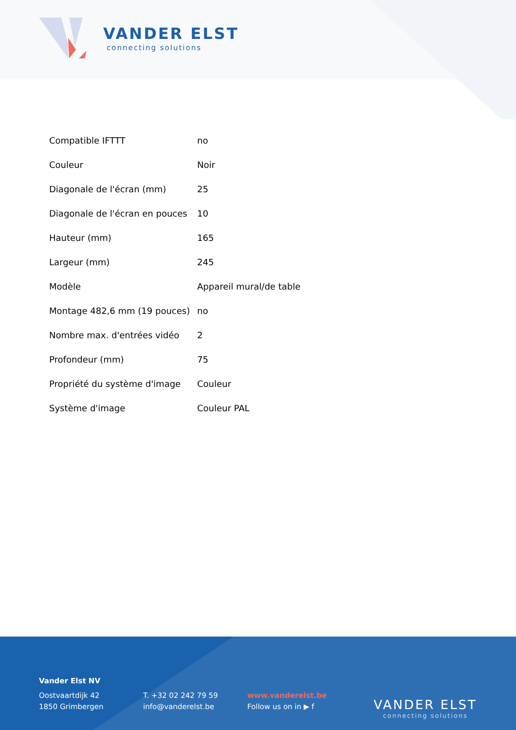VANDER ELST
connecting solutions
| Compatible IFTTT | no |
| Couleur | Noir |
| Diagonale de l'écran (mm) | 25 |
| Diagonale de l'écran en pouces | 10 |
| Hauteur (mm) | 165 |
| Largeur (mm) | 245 |
| Modèle | Appareil mural/de table |
| Montage 482,6 mm (19 pouces) | no |
| Nombre max. d'entrées vidéo | 2 |
| Profondeur (mm) | 75 |
| Propriété du système d'image | Couleur |
| Système d'image | Couleur PAL |
Vander Elst NV
Oostvaartdijk 42
1850 Grimbergen
T. +32 02 242 79 59
info@vanderelst.be
www.vanderelst.be
Follow us on in ▶ f
VANDER ELST
connecting solutions